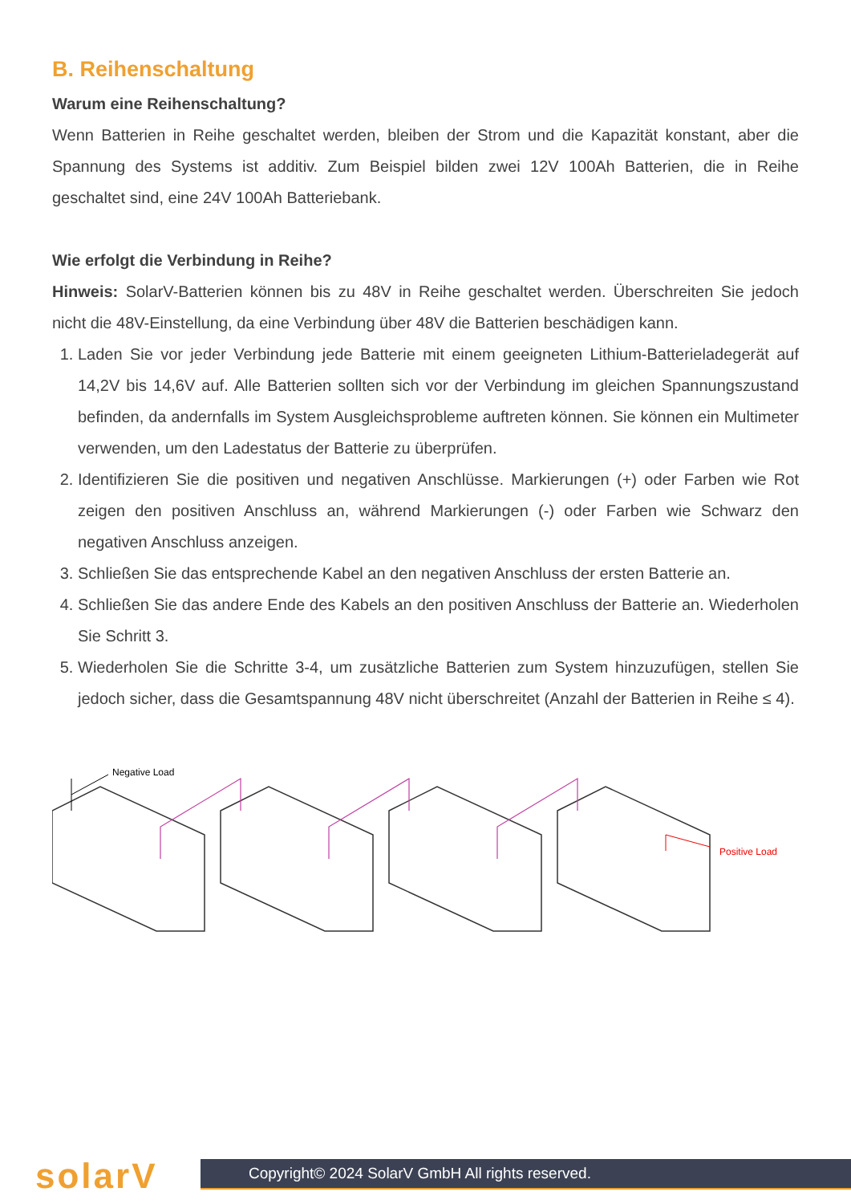B. Reihenschaltung
Warum eine Reihenschaltung?
Wenn Batterien in Reihe geschaltet werden, bleiben der Strom und die Kapazität konstant, aber die Spannung des Systems ist additiv. Zum Beispiel bilden zwei 12V 100Ah Batterien, die in Reihe geschaltet sind, eine 24V 100Ah Batteriebank.
Wie erfolgt die Verbindung in Reihe?
Hinweis: SolarV-Batterien können bis zu 48V in Reihe geschaltet werden. Überschreiten Sie jedoch nicht die 48V-Einstellung, da eine Verbindung über 48V die Batterien beschädigen kann.
1. Laden Sie vor jeder Verbindung jede Batterie mit einem geeigneten Lithium-Batterieladegerät auf 14,2V bis 14,6V auf. Alle Batterien sollten sich vor der Verbindung im gleichen Spannungszustand befinden, da andernfalls im System Ausgleichsprobleme auftreten können. Sie können ein Multimeter verwenden, um den Ladestatus der Batterie zu überprüfen.
2. Identifizieren Sie die positiven und negativen Anschlüsse. Markierungen (+) oder Farben wie Rot zeigen den positiven Anschluss an, während Markierungen (-) oder Farben wie Schwarz den negativen Anschluss anzeigen.
3. Schließen Sie das entsprechende Kabel an den negativen Anschluss der ersten Batterie an.
4. Schließen Sie das andere Ende des Kabels an den positiven Anschluss der Batterie an. Wiederholen Sie Schritt 3.
5. Wiederholen Sie die Schritte 3-4, um zusätzliche Batterien zum System hinzuzufügen, stellen Sie jedoch sicher, dass die Gesamtspannung 48V nicht überschreitet (Anzahl der Batterien in Reihe ≤ 4).
Negative Load
Positive Load
solarV
Copyright© 2024 SolarV GmbH All rights reserved.